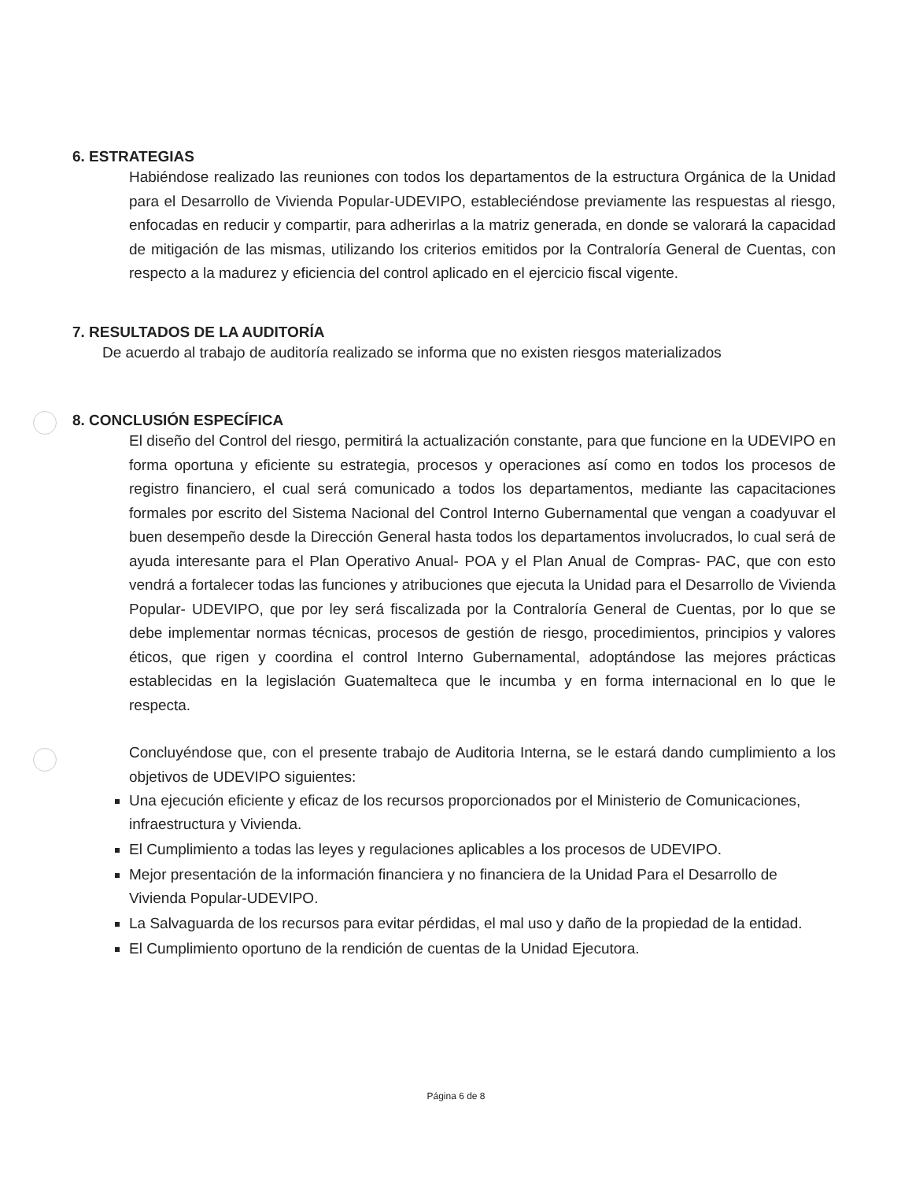6. ESTRATEGIAS
Habiéndose realizado las reuniones con todos los departamentos de la estructura Orgánica de la Unidad para el Desarrollo de Vivienda Popular-UDEVIPO, estableciéndose previamente las respuestas al riesgo, enfocadas en reducir y compartir, para adherirlas a la matriz generada, en donde se valorará la capacidad de mitigación de las mismas, utilizando los criterios emitidos por la Contraloría General de Cuentas, con respecto a la madurez y eficiencia del control aplicado en el ejercicio fiscal vigente.
7. RESULTADOS DE LA AUDITORÍA
De acuerdo al trabajo de auditoría realizado se informa que no existen riesgos materializados
8. CONCLUSIÓN ESPECÍFICA
El diseño del Control del riesgo, permitirá la actualización constante, para que funcione en la UDEVIPO en forma oportuna y eficiente su estrategia, procesos y operaciones así como en todos los procesos de registro financiero, el cual será comunicado a todos los departamentos, mediante las capacitaciones formales por escrito del Sistema Nacional del Control Interno Gubernamental que vengan a coadyuvar el buen desempeño desde la Dirección General hasta todos los departamentos involucrados, lo cual será de ayuda interesante para el Plan Operativo Anual- POA y el Plan Anual de Compras- PAC, que con esto vendrá a fortalecer todas las funciones y atribuciones que ejecuta la Unidad para el Desarrollo de Vivienda Popular- UDEVIPO, que por ley será fiscalizada por la Contraloría General de Cuentas, por lo que se debe implementar normas técnicas, procesos de gestión de riesgo, procedimientos, principios y valores éticos, que rigen y coordina el control Interno Gubernamental, adoptándose las mejores prácticas establecidas en la legislación Guatemalteca que le incumba y en forma internacional en lo que le respecta.
Concluyéndose que, con el presente trabajo de Auditoria Interna, se le estará dando cumplimiento a los objetivos de UDEVIPO siguientes:
Una ejecución eficiente y eficaz de los recursos proporcionados por el Ministerio de Comunicaciones, infraestructura y Vivienda.
El Cumplimiento a todas las leyes y regulaciones aplicables a los procesos de UDEVIPO.
Mejor presentación de la información financiera y no financiera de la Unidad Para el Desarrollo de Vivienda Popular-UDEVIPO.
La Salvaguarda de los recursos para evitar pérdidas, el mal uso y daño de la propiedad de la entidad.
El Cumplimiento oportuno de la rendición de cuentas de la Unidad Ejecutora.
Página 6 de 8